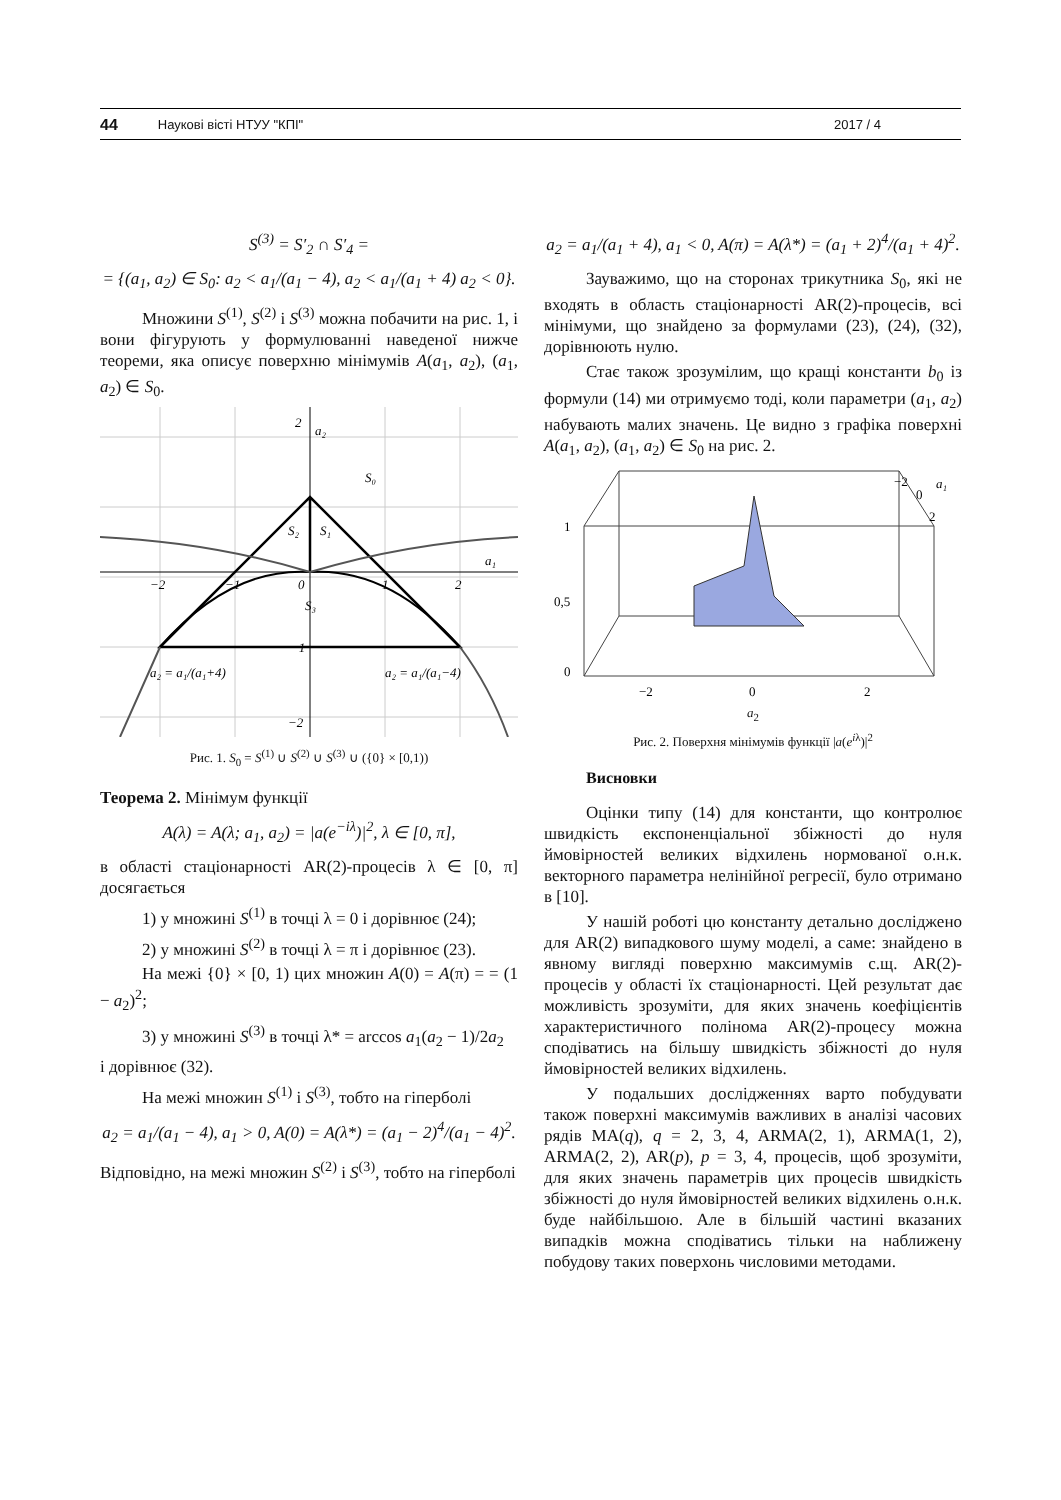44 Наукові вісті НТУУ "КПІ" 2017 / 4
S<sup>(3)</sup> = S′<sub>2</sub> ∩ S′<sub>4</sub> =
= {(a<sub>1</sub>, a<sub>2</sub>) ∈ S<sub>0</sub>: a<sub>2</sub> < a<sub>1</sub>/(a<sub>1</sub> − 4), a<sub>2</sub> < a<sub>1</sub>/(a<sub>1</sub> + 4) a<sub>2</sub> < 0}.
Множини S<sup>(1)</sup>, S<sup>(2)</sup> і S<sup>(3)</sup> можна побачити на рис. 1, і вони фігурують у формулюванні наведеної нижче теореми, яка описує поверхню мінімумів A(a<sub>1</sub>, a<sub>2</sub>), (a<sub>1</sub>, a<sub>2</sub>) ∈ S<sub>0</sub>.
2
a₂
S₀
S₂
S₁
a₁
−2
−1
0
1
2
S₃
−1
−2
a₂ = a₁/(a₁+4)
a₂ = a₁/(a₁−4)
Рис. 1. S<sub>0</sub> = S<sup>(1)</sup> ∪ S<sup>(2)</sup> ∪ S<sup>(3)</sup> ∪ ({0} × [0,1))
Теорема 2. Мінімум функції
A(λ) = A(λ; a<sub>1</sub>, a<sub>2</sub>) = |a(e<sup>−iλ</sup>)|<sup>2</sup>, λ ∈ [0, π],
в області стаціонарності AR(2)-процесів λ ∈ [0, π] досягається
1) у множині S<sup>(1)</sup> в точці λ = 0 і дорівнює (24);
2) у множині S<sup>(2)</sup> в точці λ = π і дорівнює (23).
На межі {0} × [0, 1) цих множин A(0) = A(π) = = (1 − a<sub>2</sub>)<sup>2</sup>;
3) у множині S<sup>(3)</sup> в точці λ* = arccos a<sub>1</sub>(a<sub>2</sub> − 1)/2a<sub>2</sub>
і дорівнює (32).
На межі множин S<sup>(1)</sup> і S<sup>(3)</sup>, тобто на гіперболі
a<sub>2</sub> = a<sub>1</sub>/(a<sub>1</sub> − 4), a<sub>1</sub> > 0, A(0) = A(λ*) = (a<sub>1</sub> − 2)<sup>4</sup>/(a<sub>1</sub> − 4)<sup>2</sup>.
Відповідно, на межі множин S<sup>(2)</sup> і S<sup>(3)</sup>, тобто на гіперболі
a<sub>2</sub> = a<sub>1</sub>/(a<sub>1</sub> + 4), a<sub>1</sub> < 0, A(π) = A(λ*) = (a<sub>1</sub> + 2)<sup>4</sup>/(a<sub>1</sub> + 4)<sup>2</sup>.
Зауважимо, що на сторонах трикутника S<sub>0</sub>, які не входять в область стаціонарності AR(2)-процесів, всі мінімуми, що знайдено за формулами (23), (24), (32), дорівнюють нулю.
Стає також зрозумілим, що кращі константи b<sub>0</sub> із формули (14) ми отримуємо тоді, коли параметри (a<sub>1</sub>, a<sub>2</sub>) набувають малих значень. Це видно з графіка поверхні A(a<sub>1</sub>, a<sub>2</sub>), (a<sub>1</sub>, a<sub>2</sub>) ∈ S<sub>0</sub> на рис. 2.
−2
0
2
a₁
1
0,5
0
−2
0
2
a<sub>2</sub>
Рис. 2. Поверхня мінімумів функції |a(e<sup>iλ</sup>)|<sup>2</sup>
Висновки
Оцінки типу (14) для константи, що контролює швидкість експоненціальної збіжності до нуля ймовірностей великих відхилень нормованої о.н.к. векторного параметра нелінійної регресії, було отримано в [10].
У нашій роботі цю константу детально досліджено для AR(2) випадкового шуму моделі, а саме: знайдено в явному вигляді поверхню максимумів с.щ. AR(2)-процесів у області їх стаціонарності. Цей результат дає можливість зрозуміти, для яких значень коефіцієнтів характеристичного полінома AR(2)-процесу можна сподіватись на більшу швидкість збіжності до нуля ймовірностей великих відхилень.
У подальших дослідженнях варто побудувати також поверхні максимумів важливих в аналізі часових рядів MA(q), q = 2, 3, 4, ARMA(2, 1), ARMA(1, 2), ARMA(2, 2), AR(p), p = 3, 4, процесів, щоб зрозуміти, для яких значень параметрів цих процесів швидкість збіжності до нуля ймовірностей великих відхилень о.н.к. буде найбільшою. Але в більшій частині вказаних випадків можна сподіватись тільки на наближену побудову таких поверхонь числовими методами.